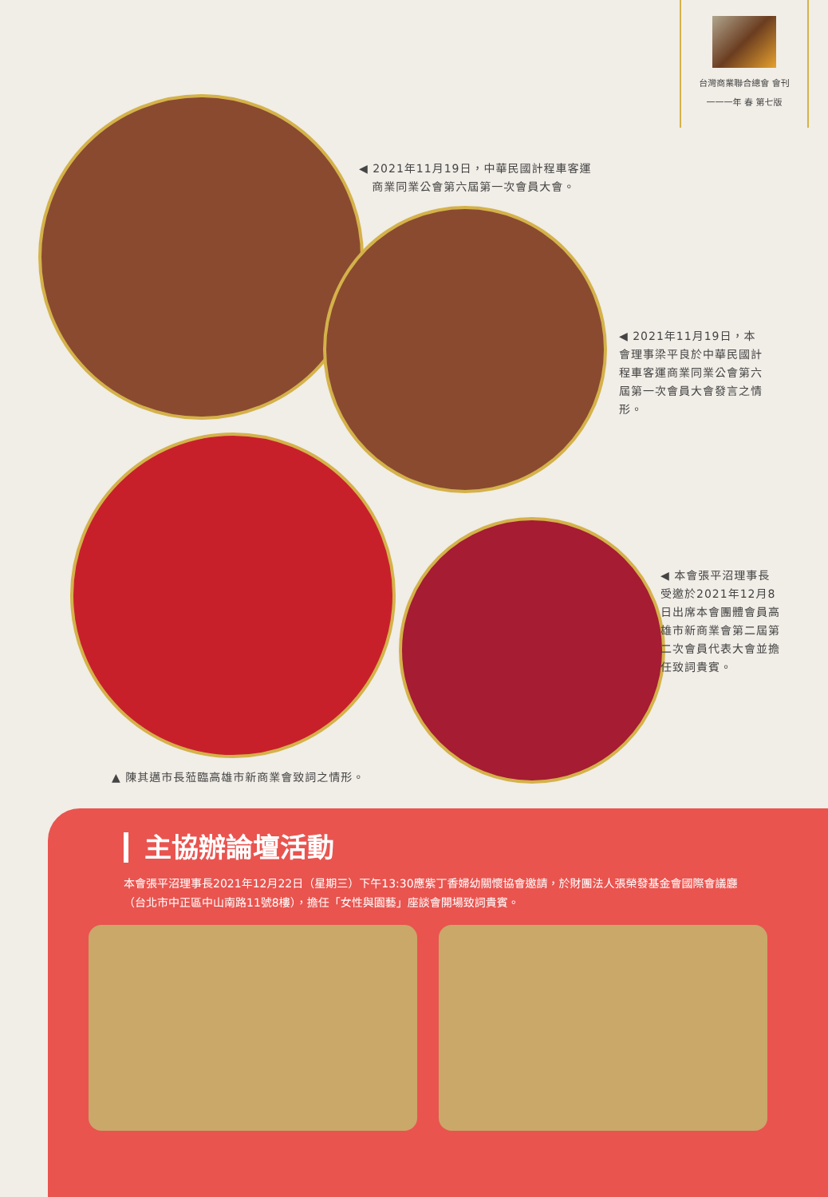台灣商業聯合總會 會刊
一一一年 春 第七版
◀ 2021年11月19日，中華民國計程車客運
商業同業公會第六屆第一次會員大會。
◀ 2021年11月19日，本會理事梁平良於中華民國計程車客運商業同業公會第六屆第一次會員大會發言之情形。
◀ 本會張平沼理事長受邀於2021年12月8日出席本會團體會員高雄市新商業會第二屆第二次會員代表大會並擔任致詞貴賓。
▲ 陳其邁市長蒞臨高雄市新商業會致詞之情形。
主協辦論壇活動
本會張平沼理事長2021年12月22日（星期三）下午13:30應紫丁香婦幼關懷協會邀請，於財團法人張榮發基金會國際會議廳（台北市中正區中山南路11號8樓），擔任「女性與園藝」座談會開場致詞貴賓。